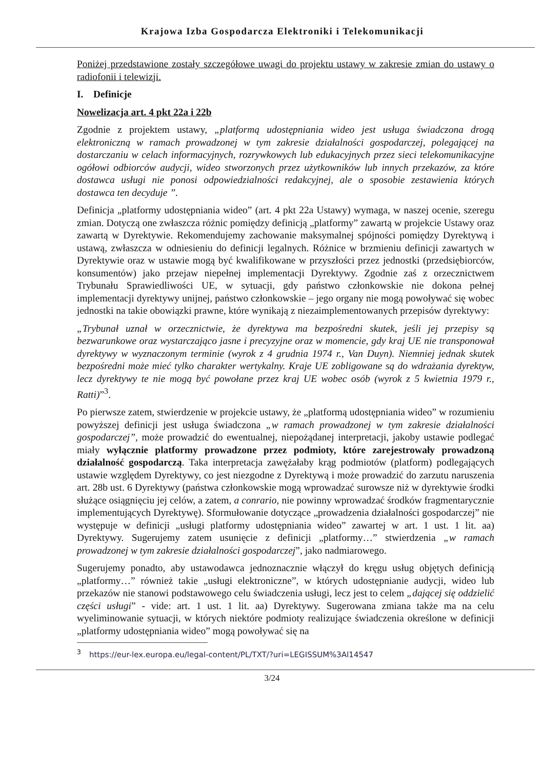Krajowa Izba Gospodarcza Elektroniki i Telekomunikacji
Poniżej przedstawione zostały szczegółowe uwagi do projektu ustawy w zakresie zmian do ustawy o radiofonii i telewizji.
I. Definicje
Nowelizacja art. 4 pkt 22a i 22b
Zgodnie z projektem ustawy, „platformą udostępniania wideo jest usługa świadczona drogą elektroniczną w ramach prowadzonej w tym zakresie działalności gospodarczej, polegającej na dostarczaniu w celach informacyjnych, rozrywkowych lub edukacyjnych przez sieci telekomunikacyjne ogółowi odbiorców audycji, wideo stworzonych przez użytkowników lub innych przekazów, za które dostawca usługi nie ponosi odpowiedzialności redakcyjnej, ale o sposobie zestawienia których dostawca ten decyduje ”.
Definicja „platformy udostępniania wideo” (art. 4 pkt 22a Ustawy) wymaga, w naszej ocenie, szeregu zmian. Dotyczą one zwłaszcza różnic pomiędzy definicją „platformy” zawartą w projekcie Ustawy oraz zawartą w Dyrektywie. Rekomendujemy zachowanie maksymalnej spójności pomiędzy Dyrektywą i ustawą, zwłaszcza w odniesieniu do definicji legalnych. Różnice w brzmieniu definicji zawartych w Dyrektywie oraz w ustawie mogą być kwalifikowane w przyszłości przez jednostki (przedsiębiorców, konsumentów) jako przejaw niepełnej implementacji Dyrektywy. Zgodnie zaś z orzecznictwem Trybunału Sprawiedliwości UE, w sytuacji, gdy państwo członkowskie nie dokona pełnej implementacji dyrektywy unijnej, państwo członkowskie – jego organy nie mogą powoływać się wobec jednostki na takie obowiązki prawne, które wynikają z niezaimplementowanych przepisów dyrektywy:
„Trybunał uznał w orzecznictwie, że dyrektywa ma bezpośredni skutek, jeśli jej przepisy są bezwarunkowe oraz wystarczająco jasne i precyzyjne oraz w momencie, gdy kraj UE nie transponował dyrektywy w wyznaczonym terminie (wyrok z 4 grudnia 1974 r., Van Duyn). Niemniej jednak skutek bezpośredni może mieć tylko charakter wertykalny. Kraje UE zobligowane są do wdrażania dyrektyw, lecz dyrektywy te nie mogą być powołane przez kraj UE wobec osób (wyrok z 5 kwietnia 1979 r., Ratti)”<sup>3</sup>.
Po pierwsze zatem, stwierdzenie w projekcie ustawy, że „platformą udostępniania wideo” w rozumieniu powyższej definicji jest usługa świadczona „w ramach prowadzonej w tym zakresie działalności gospodarczej”, może prowadzić do ewentualnej, niepożądanej interpretacji, jakoby ustawie podlegać miały wyłącznie platformy prowadzone przez podmioty, które zarejestrowały prowadzoną działalność gospodarczą. Taka interpretacja zawężałaby krąg podmiotów (platform) podlegających ustawie względem Dyrektywy, co jest niezgodne z Dyrektywą i może prowadzić do zarzutu naruszenia art. 28b ust. 6 Dyrektywy (państwa członkowskie mogą wprowadzać surowsze niż w dyrektywie środki służące osiągnięciu jej celów, a zatem, a conrario, nie powinny wprowadzać środków fragmentarycznie implementujących Dyrektywę). Sformułowanie dotyczące „prowadzenia działalności gospodarczej” nie występuje w definicji „usługi platformy udostępniania wideo” zawartej w art. 1 ust. 1 lit. aa) Dyrektywy. Sugerujemy zatem usunięcie z definicji „platformy…” stwierdzenia „w ramach prowadzonej w tym zakresie działalności gospodarczej”, jako nadmiarowego.
Sugerujemy ponadto, aby ustawodawca jednoznacznie włączył do kręgu usług objętych definicją „platformy…” również takie „usługi elektroniczne”, w których udostępnianie audycji, wideo lub przekazów nie stanowi podstawowego celu świadczenia usługi, lecz jest to celem „dającej się oddzielić części usługi” - vide: art. 1 ust. 1 lit. aa) Dyrektywy. Sugerowana zmiana także ma na celu wyeliminowanie sytuacji, w których niektóre podmioty realizujące świadczenia określone w definicji „platformy udostępniania wideo” mogą powoływać się na
<sup>3</sup> https://eur-lex.europa.eu/legal-content/PL/TXT/?uri=LEGISSUM%3Al14547
3/24